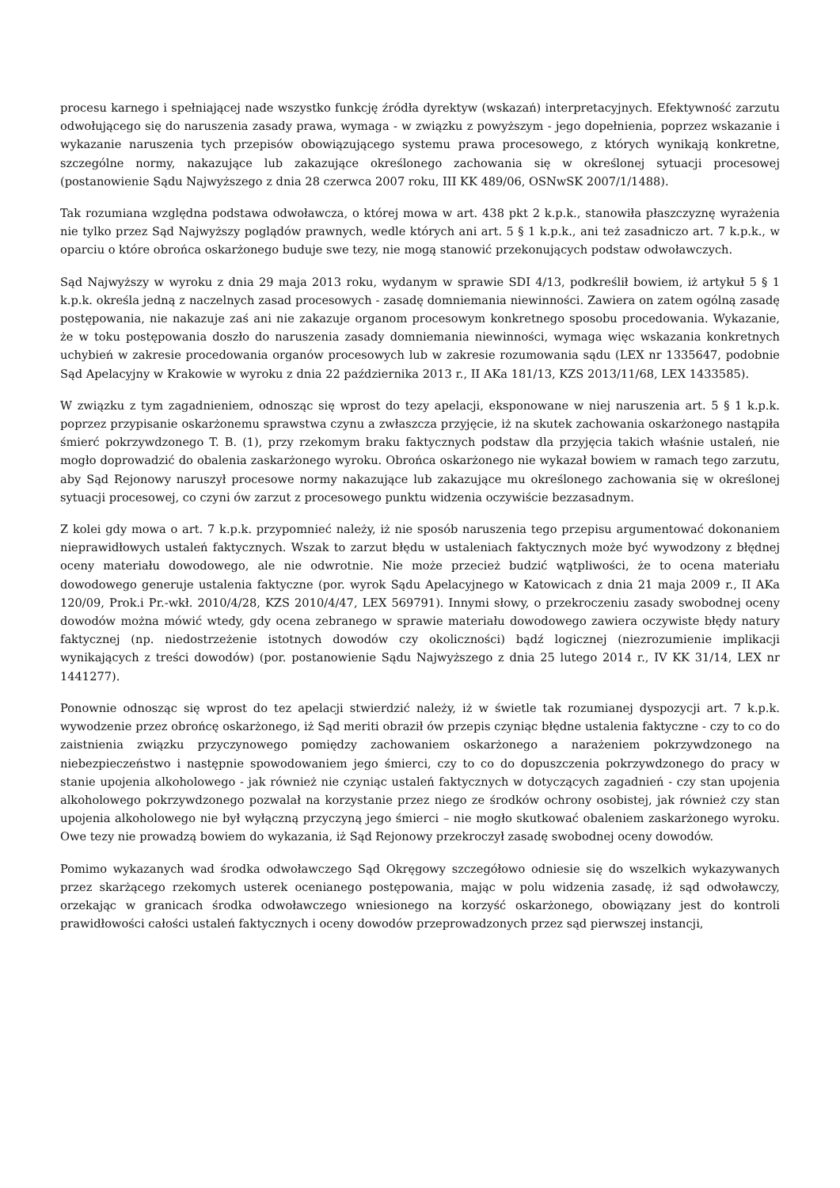procesu karnego i spełniającej nade wszystko funkcję źródła dyrektyw (wskazań) interpretacyjnych. Efektywność zarzutu odwołującego się do naruszenia zasady prawa, wymaga - w związku z powyższym - jego dopełnienia, poprzez wskazanie i wykazanie naruszenia tych przepisów obowiązującego systemu prawa procesowego, z których wynikają konkretne, szczególne normy, nakazujące lub zakazujące określonego zachowania się w określonej sytuacji procesowej (postanowienie Sądu Najwyższego z dnia 28 czerwca 2007 roku, III KK 489/06, OSNwSK 2007/1/1488).
Tak rozumiana względna podstawa odwoławcza, o której mowa w art. 438 pkt 2 k.p.k., stanowiła płaszczyznę wyrażenia nie tylko przez Sąd Najwyższy poglądów prawnych, wedle których ani art. 5 § 1 k.p.k., ani też zasadniczo art. 7 k.p.k., w oparciu o które obrońca oskarżonego buduje swe tezy, nie mogą stanowić przekonujących podstaw odwoławczych.
Sąd Najwyższy w wyroku z dnia 29 maja 2013 roku, wydanym w sprawie SDI 4/13, podkreślił bowiem, iż artykuł 5 § 1 k.p.k. określa jedną z naczelnych zasad procesowych - zasadę domniemania niewinności. Zawiera on zatem ogólną zasadę postępowania, nie nakazuje zaś ani nie zakazuje organom procesowym konkretnego sposobu procedowania. Wykazanie, że w toku postępowania doszło do naruszenia zasady domniemania niewinności, wymaga więc wskazania konkretnych uchybień w zakresie procedowania organów procesowych lub w zakresie rozumowania sądu (LEX nr 1335647, podobnie Sąd Apelacyjny w Krakowie w wyroku z dnia 22 października 2013 r., II AKa 181/13, KZS 2013/11/68, LEX 1433585).
W związku z tym zagadnieniem, odnosząc się wprost do tezy apelacji, eksponowane w niej naruszenia art. 5 § 1 k.p.k. poprzez przypisanie oskarżonemu sprawstwa czynu a zwłaszcza przyjęcie, iż na skutek zachowania oskarżonego nastąpiła śmierć pokrzywdzonego T. B. (1), przy rzekomym braku faktycznych podstaw dla przyjęcia takich właśnie ustaleń, nie mogło doprowadzić do obalenia zaskarżonego wyroku. Obrońca oskarżonego nie wykazał bowiem w ramach tego zarzutu, aby Sąd Rejonowy naruszył procesowe normy nakazujące lub zakazujące mu określonego zachowania się w określonej sytuacji procesowej, co czyni ów zarzut z procesowego punktu widzenia oczywiście bezzasadnym.
Z kolei gdy mowa o art. 7 k.p.k. przypomnieć należy, iż nie sposób naruszenia tego przepisu argumentować dokonaniem nieprawidłowych ustaleń faktycznych. Wszak to zarzut błędu w ustaleniach faktycznych może być wywodzony z błędnej oceny materiału dowodowego, ale nie odwrotnie. Nie może przecież budzić wątpliwości, że to ocena materiału dowodowego generuje ustalenia faktyczne (por. wyrok Sądu Apelacyjnego w Katowicach z dnia 21 maja 2009 r., II AKa 120/09, Prok.i Pr.-wkł. 2010/4/28, KZS 2010/4/47, LEX 569791). Innymi słowy, o przekroczeniu zasady swobodnej oceny dowodów można mówić wtedy, gdy ocena zebranego w sprawie materiału dowodowego zawiera oczywiste błędy natury faktycznej (np. niedostrzeżenie istotnych dowodów czy okoliczności) bądź logicznej (niezrozumienie implikacji wynikających z treści dowodów) (por. postanowienie Sądu Najwyższego z dnia 25 lutego 2014 r., IV KK 31/14, LEX nr 1441277).
Ponownie odnosząc się wprost do tez apelacji stwierdzić należy, iż w świetle tak rozumianej dyspozycji art. 7 k.p.k. wywodzenie przez obrońcę oskarżonego, iż Sąd meriti obraził ów przepis czyniąc błędne ustalenia faktyczne - czy to co do zaistnienia związku przyczynowego pomiędzy zachowaniem oskarżonego a narażeniem pokrzywdzonego na niebezpieczeństwo i następnie spowodowaniem jego śmierci, czy to co do dopuszczenia pokrzywdzonego do pracy w stanie upojenia alkoholowego - jak również nie czyniąc ustaleń faktycznych w dotyczących zagadnień - czy stan upojenia alkoholowego pokrzywdzonego pozwalał na korzystanie przez niego ze środków ochrony osobistej, jak również czy stan upojenia alkoholowego nie był wyłączną przyczyną jego śmierci – nie mogło skutkować obaleniem zaskarżonego wyroku. Owe tezy nie prowadzą bowiem do wykazania, iż Sąd Rejonowy przekroczył zasadę swobodnej oceny dowodów.
Pomimo wykazanych wad środka odwoławczego Sąd Okręgowy szczegółowo odniesie się do wszelkich wykazywanych przez skarżącego rzekomych usterek ocenianego postępowania, mając w polu widzenia zasadę, iż sąd odwoławczy, orzekając w granicach środka odwoławczego wniesionego na korzyść oskarżonego, obowiązany jest do kontroli prawidłowości całości ustaleń faktycznych i oceny dowodów przeprowadzonych przez sąd pierwszej instancji,